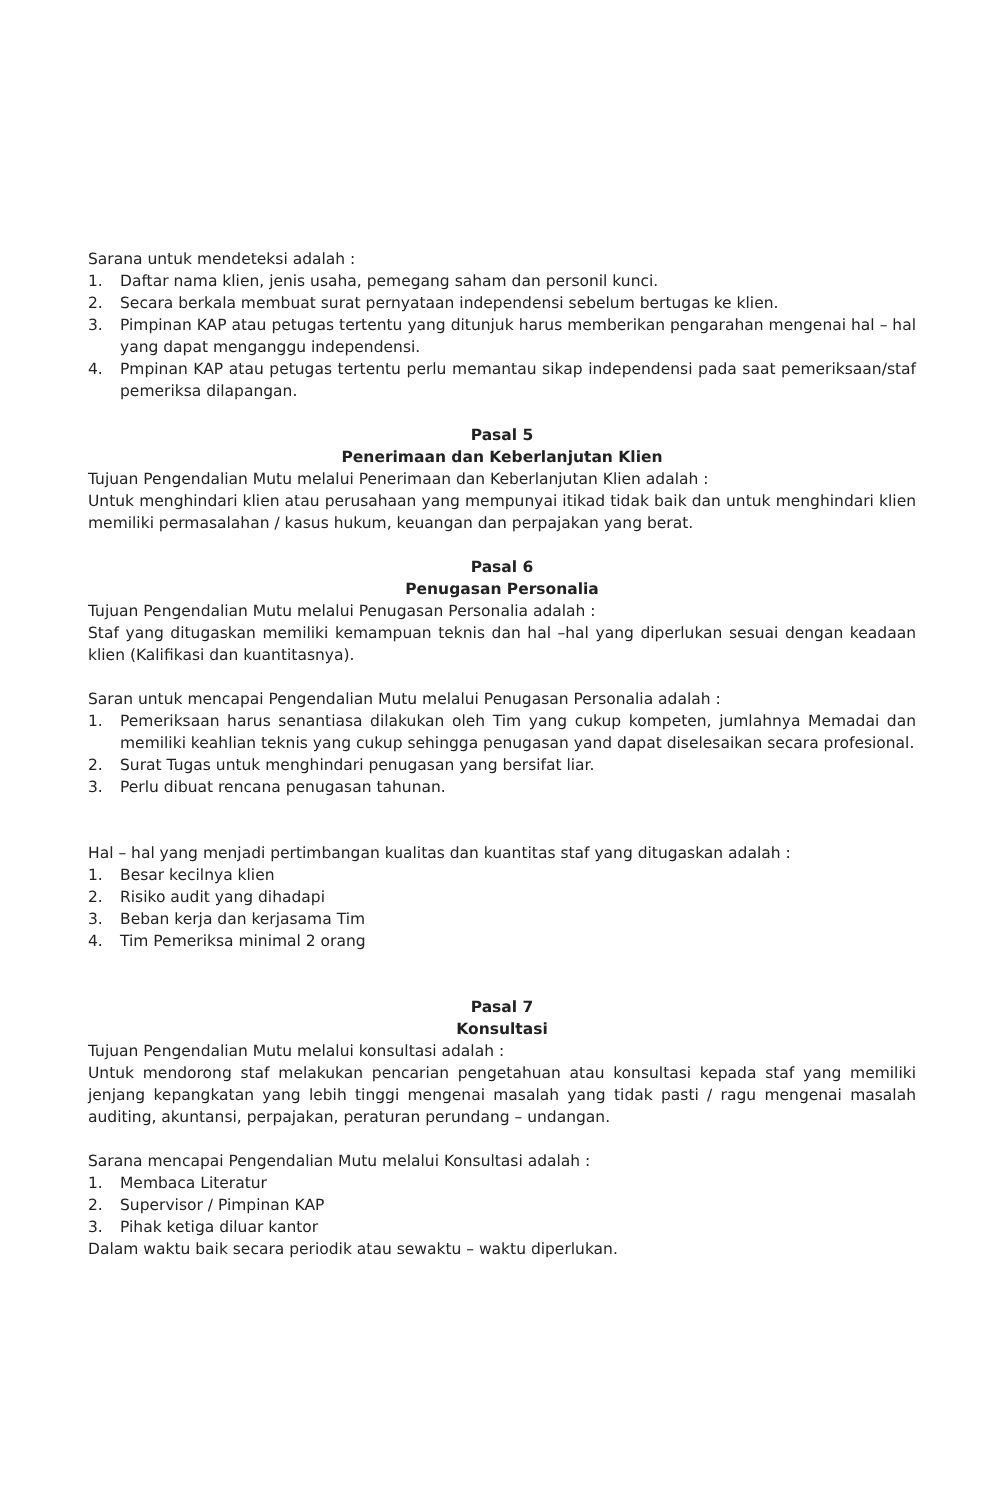Sarana untuk mendeteksi adalah :
1. Daftar nama klien, jenis usaha, pemegang saham dan personil kunci.
2. Secara berkala membuat surat pernyataan independensi sebelum bertugas ke klien.
3. Pimpinan KAP atau petugas tertentu yang ditunjuk harus memberikan pengarahan mengenai hal – hal yang dapat menganggu independensi.
4. Pmpinan KAP atau petugas tertentu perlu memantau sikap independensi pada saat pemeriksaan/staf pemeriksa dilapangan.
Pasal 5
Penerimaan dan Keberlanjutan Klien
Tujuan Pengendalian Mutu melalui Penerimaan dan Keberlanjutan Klien adalah :
Untuk menghindari klien atau perusahaan yang mempunyai itikad tidak baik dan untuk menghindari klien memiliki permasalahan / kasus hukum, keuangan dan perpajakan yang berat.
Pasal 6
Penugasan Personalia
Tujuan Pengendalian Mutu melalui Penugasan Personalia adalah :
Staf yang ditugaskan memiliki kemampuan teknis dan hal –hal yang diperlukan sesuai dengan keadaan klien (Kalifikasi dan kuantitasnya).
Saran untuk mencapai Pengendalian Mutu melalui Penugasan Personalia adalah :
1. Pemeriksaan harus senantiasa dilakukan oleh Tim yang cukup kompeten, jumlahnya Memadai dan memiliki keahlian teknis yang cukup sehingga penugasan yand dapat diselesaikan secara profesional.
2. Surat Tugas untuk menghindari penugasan yang bersifat liar.
3. Perlu dibuat rencana penugasan tahunan.
Hal – hal yang menjadi pertimbangan kualitas dan kuantitas staf yang ditugaskan adalah :
1. Besar kecilnya klien
2. Risiko audit yang dihadapi
3. Beban kerja dan kerjasama Tim
4. Tim Pemeriksa minimal 2 orang
Pasal 7
Konsultasi
Tujuan Pengendalian Mutu melalui konsultasi adalah :
Untuk mendorong staf melakukan pencarian pengetahuan atau konsultasi kepada staf yang memiliki jenjang kepangkatan yang lebih tinggi mengenai masalah yang tidak pasti / ragu mengenai masalah auditing, akuntansi, perpajakan, peraturan perundang – undangan.
Sarana mencapai Pengendalian Mutu melalui Konsultasi adalah :
1. Membaca Literatur
2. Supervisor / Pimpinan KAP
3. Pihak ketiga diluar kantor
Dalam waktu baik secara periodik atau sewaktu – waktu diperlukan.